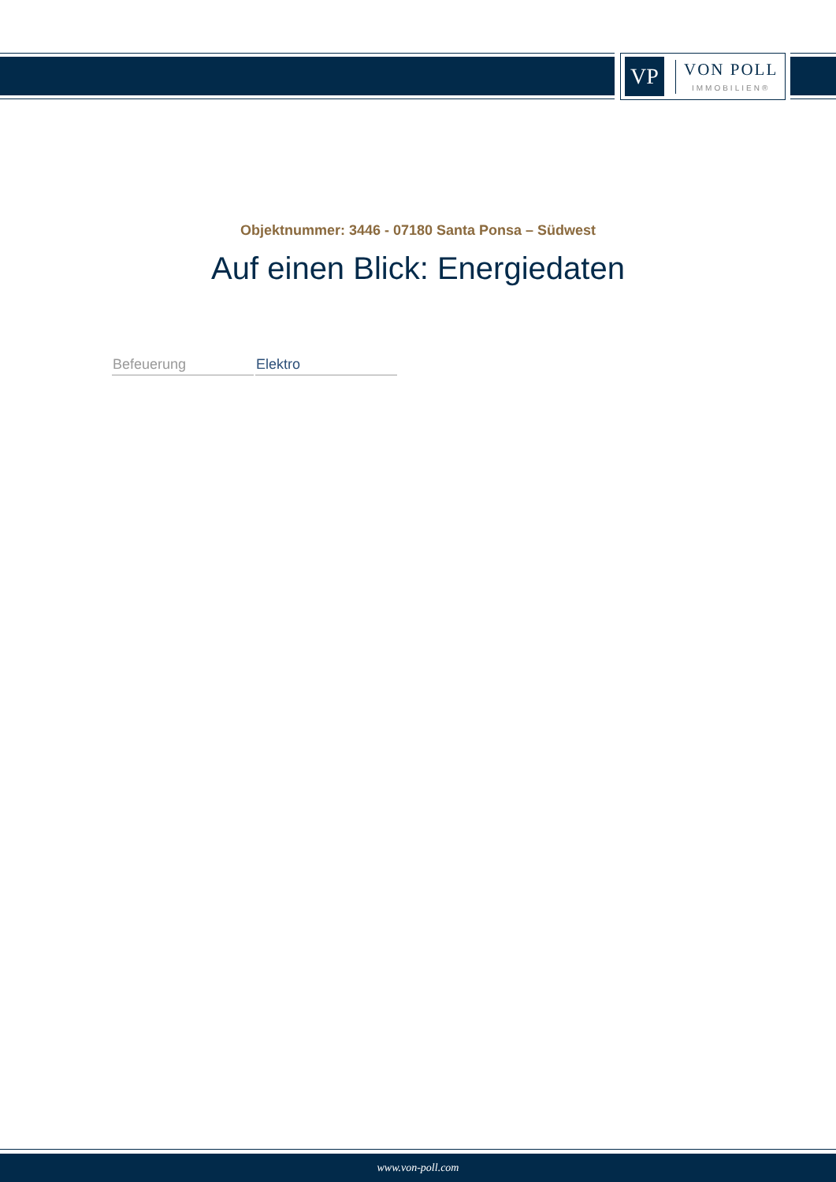VP
VON POLL
IMMOBILIEN®
Objektnummer: 3446 - 07180 Santa Ponsa – Südwest
Auf einen Blick: Energiedaten
| Befeuerung | Elektro |
www.von-poll.com